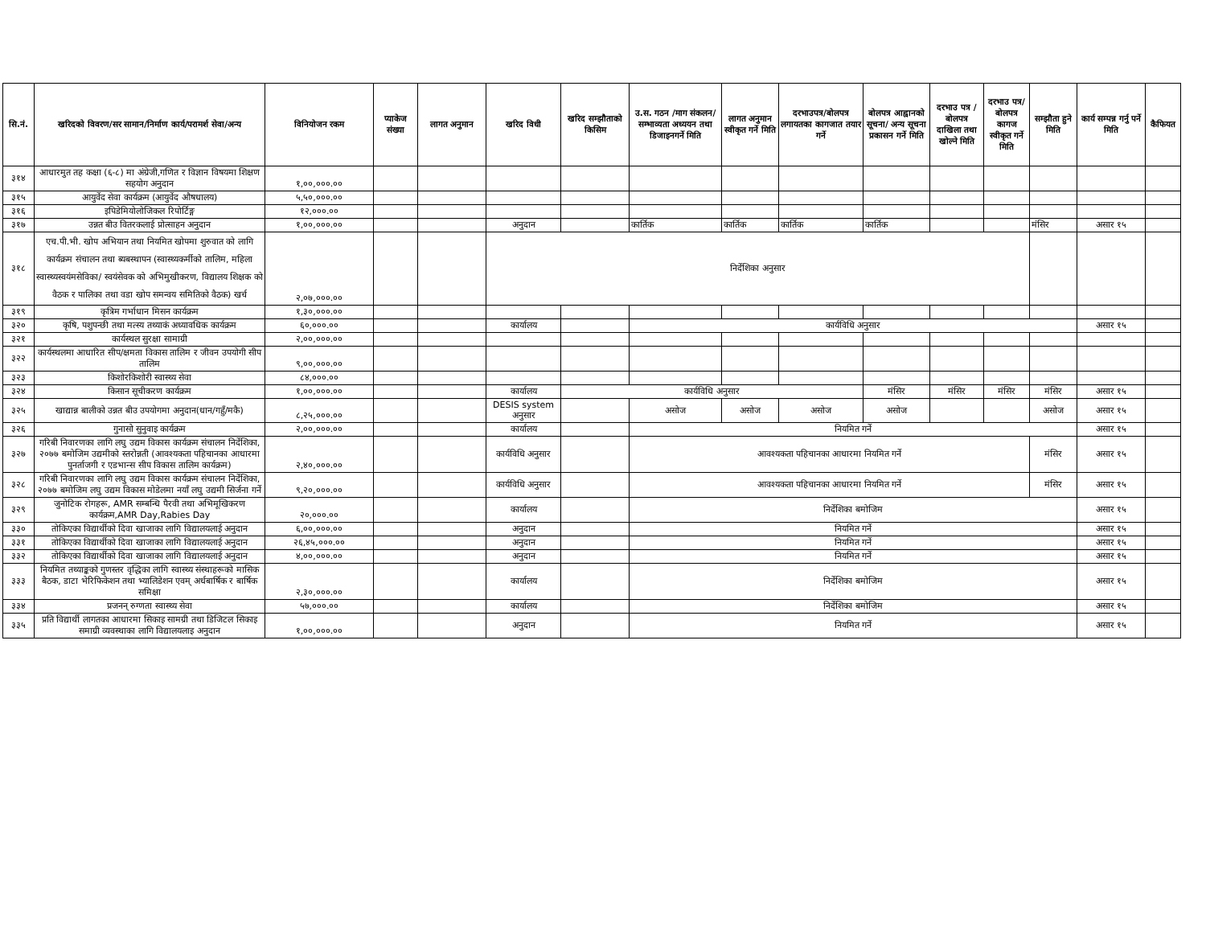| सि.नं. | खरिदको विवरण/सर सामान/निर्माण कार्य/परामर्श सेवा/अन्य | विनियोजन रकम | प्याकेज संख्या | लागत अनुमान | खरिद विधी | खरिद सम्झौताको किसिम | उ.स. गठन /माग संकलन/सम्भाव्यता अध्ययन तथा डिजाइनगर्ने मिति | लागत अनुमान स्वीकृत गर्ने मिति | दरभाउपत्र/बोलपत्र लगायतका कागजात तयार गर्ने | बोलपत्र आह्वानको सूचना/ अन्य सूचना प्रकासन गर्ने मिति | दरभाउ पत्र /बोलपत्र दाखिला तथा खोल्ने मिति | दरभाउ पत्र/बोलपत्र कागज स्वीकृत गर्ने मिति | सम्झौता हुने मिति | कार्य सम्पन्न गर्नु पर्ने मिति | कैफियत |
| --- | --- | --- | --- | --- | --- | --- | --- | --- | --- | --- | --- | --- | --- | --- | --- |
| ३१४ | आधारमुत तह कक्षा (६-८) मा अंग्रेजी,गणित र विज्ञान विषयमा शिक्षण सहयोग अनुदान | १,००,०००.०० | | | | | | | | | | | | | |
| ३१५ | आयुर्वेद सेवा कार्यक्रम (आयुर्वेद औषधालय) | ५,५०,०००.०० | | | | | | | | | | | | | |
| ३१६ | इपिडेमियोलोजिकल रिपोर्टिङ्ग | १२,०००.०० | | | | | | | | | | | | | |
| ३१७ | उन्नत बीउ वितरकलाई प्रोत्साहन अनुदान | १,००,०००.०० | | | अनुदान | | कार्तिक | कार्तिक | कार्तिक | कार्तिक | | | मंसिर | असार १५ | |
| ३१८ | एच.पी.भी. खोप अभियान तथा नियमित खोपमा शुरुवात को लागि कार्यक्रम संचालन तथा ब्यबस्थापन (स्वास्थ्यकर्मीको तालिम, महिला स्वास्थ्यस्वयंमसेविका/ स्वयंसेवक को अभिमुखीकरण, विद्यालय शिक्षक को वैठक र पालिका तथा वडा खोप समन्वय समितिको वैठक) खर्च | २,०७,०००.०० | | | निर्देशिका अनुसार | | | | | | | | | | |
| ३१९ | कृत्रिम गर्भाधान मिसन कार्यक्रम | १,३०,०००.०० | | | | | | | | | | | | | |
| ३२० | कृषि, पशुपन्छी तथा मत्स्य तथ्याकं अध्यावधिक कार्यक्रम | ६०,०००.०० | | | कार्यालय | | कार्यविधि अनुसार | | | | | | | असार १५ | |
| ३२१ | कार्यस्थल सुरक्षा सामाग्री | २,००,०००.०० | | | | | | | | | | | | | |
| ३२२ | कार्यस्थलमा आधारित सीप/क्षमता विकास तालिम र जीवन उपयोगी सीप तालिम | ९,००,०००.०० | | | | | | | | | | | | | |
| ३२३ | किशोरकिशोरी स्वास्थ्य सेवा | ८४,०००.०० | | | | | | | | | | | | | |
| ३२४ | किसान सूचीकरण कार्यक्रम | १,००,०००.०० | | | कार्यालय | कार्यविधि अनुसार | | | | मंसिर | मंसिर | मंसिर | मंसिर | असार १५ | |
| ३२५ | खाद्यान्न बालीको उन्नत बीउ उपयोगमा अनुदान(धान/गहुँ/मकै) | ८,२५,०००.०० | | | DESIS system अनुसार | | असोज | असोज | असोज | असोज | | | असोज | असार १५ | |
| ३२६ | गुनासो सुनुवाइ कार्यक्रम | २,००,०००.०० | | | कार्यालय | | नियमित गर्ने | | | | | | | असार १५ | |
| ३२७ | गरिबी निवारणका लागि लघु उद्यम विकास कार्यक्रम संचालन निर्देशिका, २०७७ बमोजिम उद्यमीको स्तरोन्नती (आवश्यकता पहिचानका आधारमा पुनर्ताजगी र एडभान्स सीप विकास तालिम कार्यक्रम) | २,४०,०००.०० | | | कार्यविधि अनुसार | | आवश्यकता पहिचानका आधारमा नियमित गर्ने | | | | | | मंसिर | असार १५ | |
| ३२८ | गरिबी निवारणका लागि लघु उद्यम विकास कार्यक्रम संचालन निर्देशिका, २०७७ बमोजिम लघु उद्यम विकास मोडेलमा नयाँ लघु उद्यमी सिर्जना गर्ने | ९,२०,०००.०० | | | कार्यविधि अनुसार | | आवश्यकता पहिचानका आधारमा नियमित गर्ने | | | | | | मंसिर | असार १५ | |
| ३२९ | जुनोटिक रोगहरू, AMR सम्बन्धि पैरवी तथा अभिमूखिकरण कार्यक्रम,AMR Day,Rabies Day | २०,०००.०० | | | कार्यालय | | निर्देशिका बमोजिम | | | | | | | असार १५ | |
| ३३० | तोकिएका विद्यार्थीको दिवा खाजाका लागि विद्यालयलाई अनुदान | ६,००,०००.०० | | | अनुदान | | नियमित गर्ने | | | | | | | असार १५ | |
| ३३१ | तोकिएका विद्यार्थीको दिवा खाजाका लागि विद्यालयलाई अनुदान | २६,४५,०००.०० | | | अनुदान | | नियमित गर्ने | | | | | | | असार १५ | |
| ३३२ | तोकिएका विद्यार्थीको दिवा खाजाका लागि विद्यालयलाई अनुदान | ४,००,०००.०० | | | अनुदान | | नियमित गर्ने | | | | | | | असार १५ | |
| ३३३ | नियमित तथ्याङ्कको गुणस्तर वृद्धिका लागि स्वास्थ्य संस्थाहरूको मासिक बैठक, डाटा भेरिफिकेशन तथा भ्यालिडेशन एवम् अर्धबार्षिक र बार्षिक समिक्षा | २,३०,०००.०० | | | कार्यालय | | निर्देशिका बमोजिम | | | | | | | असार १५ | |
| ३३४ | प्रजनन् रुग्णता स्वास्थ्य सेवा | ५७,०००.०० | | | कार्यालय | | निर्देशिका बमोजिम | | | | | | | असार १५ | |
| ३३५ | प्रति विद्यार्थी लागतका आधारमा सिकाइ सामग्री तथा डिजिटल सिकाइ समाग्री व्यवस्थाका लागि विद्यालयलाइ अनुदान | १,००,०००.०० | | | अनुदान | | नियमित गर्ने | | | | | | | असार १५ | |